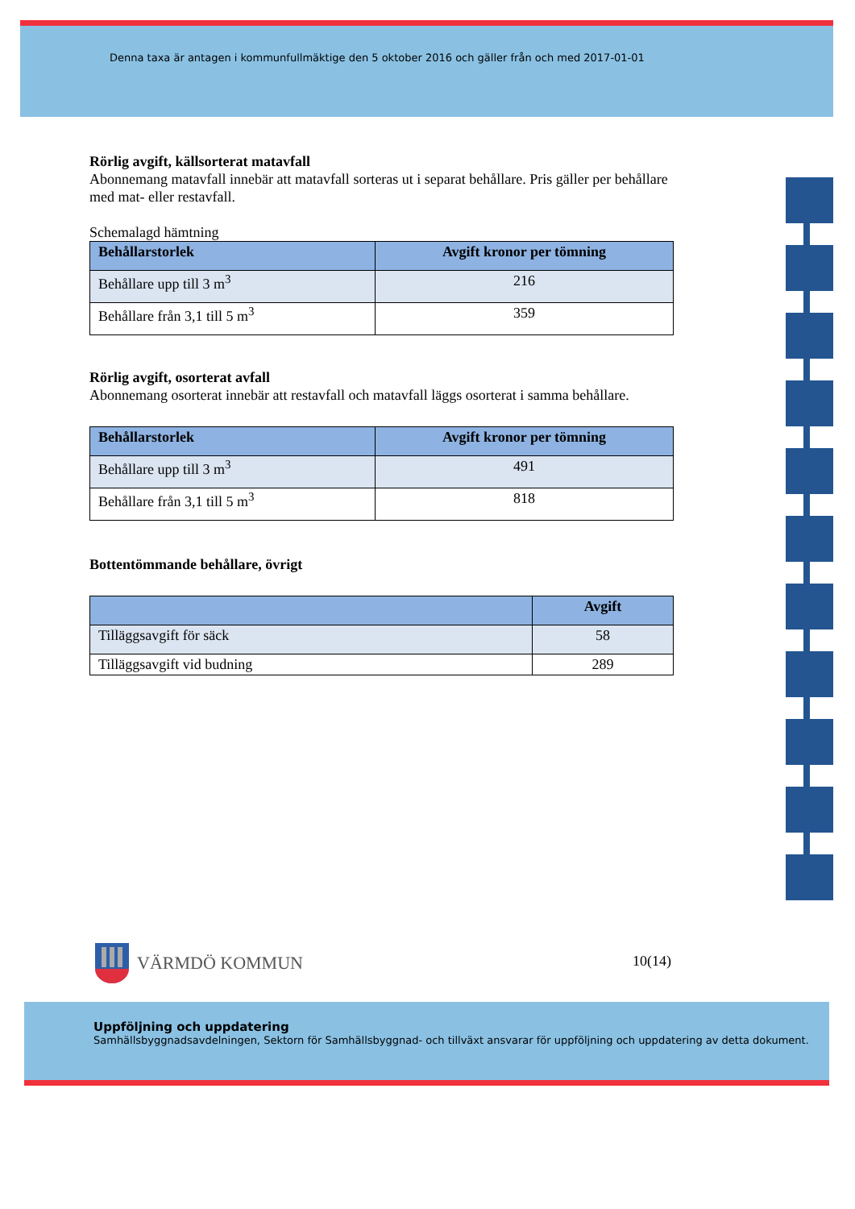Denna taxa är antagen i kommunfullmäktige den 5 oktober 2016 och gäller från och med 2017-01-01
Rörlig avgift, källsorterat matavfall
Abonnemang matavfall innebär att matavfall sorteras ut i separat behållare. Pris gäller per behållare med mat- eller restavfall.
Schemalagd hämtning
| Behållarstorlek | Avgift kronor per tömning |
| --- | --- |
| Behållare upp till 3 m<sup>3</sup> | 216 |
| Behållare från 3,1 till 5 m<sup>3</sup> | 359 |
Rörlig avgift, osorterat avfall
Abonnemang osorterat innebär att restavfall och matavfall läggs osorterat i samma behållare.
| Behållarstorlek | Avgift kronor per tömning |
| --- | --- |
| Behållare upp till 3 m<sup>3</sup> | 491 |
| Behållare från 3,1 till 5 m<sup>3</sup> | 818 |
Bottentömmande behållare, övrigt
| | Avgift |
| --- | --- |
| Tilläggsavgift för säck | 58 |
| Tilläggsavgift vid budning | 289 |
VÄRMDÖ KOMMUN 10(14)
Uppföljning och uppdatering
Samhällsbyggnadsavdelningen, Sektorn för Samhällsbyggnad- och tillväxt ansvarar för uppföljning och uppdatering av detta dokument.